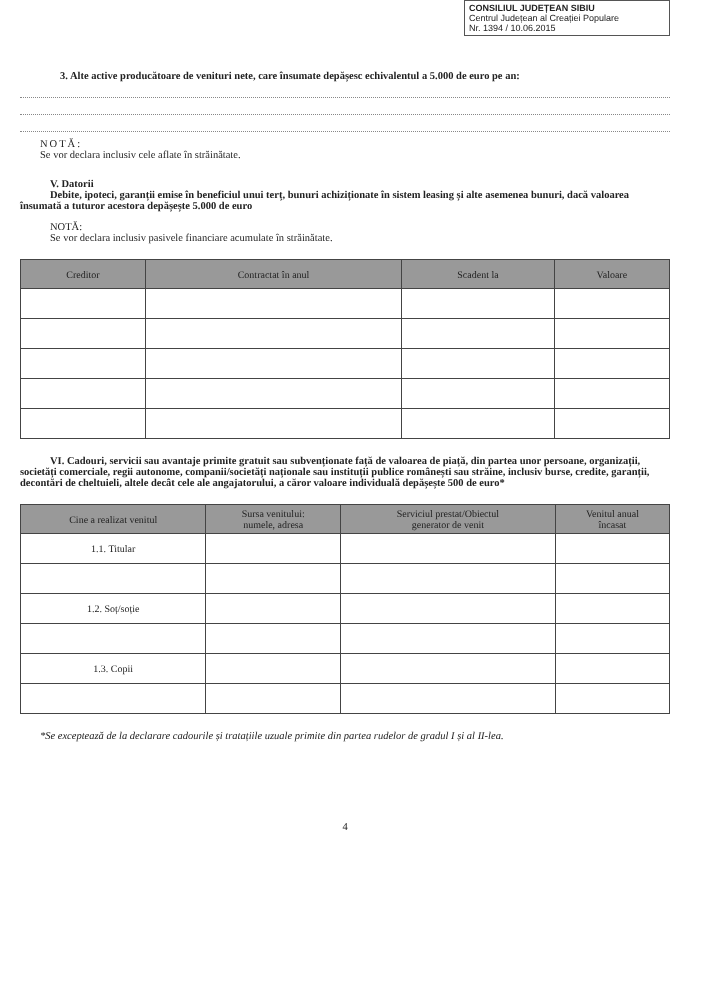CONSILIUL JUDEȚEAN SIBIU
Centrul Județean al Creației Populare
Nr. 1394 / 10.06.2015
3. Alte active producătoare de venituri nete, care însumate depășesc echivalentul a 5.000 de euro pe an:
NOTĂ:
Se vor declara inclusiv cele aflate în străinătate.
V. Datorii
Debite, ipoteci, garanții emise în beneficiul unui terț, bunuri achiziționate în sistem leasing și alte asemenea bunuri, dacă valoarea însumată a tuturor acestora depășește 5.000 de euro
NOTĂ:
Se vor declara inclusiv pasivele financiare acumulate în străinătate.
| Creditor | Contractat în anul | Scadent la | Valoare |
| --- | --- | --- | --- |
VI. Cadouri, servicii sau avantaje primite gratuit sau subvenționate față de valoarea de piață, din partea unor persoane, organizații, societăți comerciale, regii autonome, companii/societăți naționale sau instituții publice românești sau străine, inclusiv burse, credite, garanții, decontări de cheltuieli, altele decât cele ale angajatorului, a căror valoare individuală depășește 500 de euro*
| Cine a realizat venitul | Sursa venitului: numele, adresa | Serviciul prestat/Obiectul generator de venit | Venitul anual încasat |
| --- | --- | --- | --- |
| 1.1. Titular | | | |
| 1.2. Soț/soție | | | |
| 1.3. Copii | | | |
*Se exceptează de la declarare cadourile și tratațiile uzuale primite din partea rudelor de gradul I și al II-lea.
4